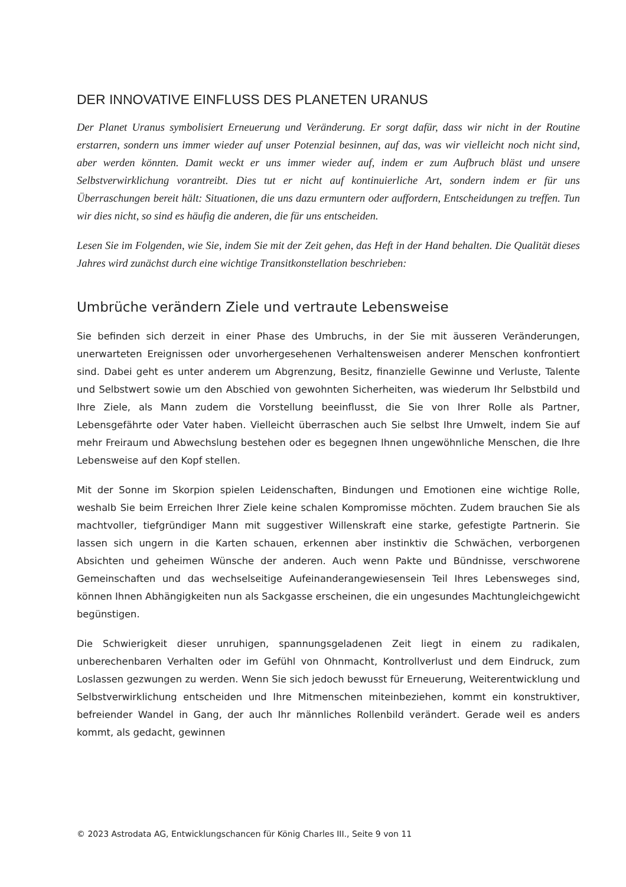DER INNOVATIVE EINFLUSS DES PLANETEN URANUS
Der Planet Uranus symbolisiert Erneuerung und Veränderung. Er sorgt dafür, dass wir nicht in der Routine erstarren, sondern uns immer wieder auf unser Potenzial besinnen, auf das, was wir vielleicht noch nicht sind, aber werden könnten. Damit weckt er uns immer wieder auf, indem er zum Aufbruch bläst und unsere Selbstverwirklichung vorantreibt. Dies tut er nicht auf kontinuierliche Art, sondern indem er für uns Überraschungen bereit hält: Situationen, die uns dazu ermuntern oder auffordern, Entscheidungen zu treffen. Tun wir dies nicht, so sind es häufig die anderen, die für uns entscheiden.
Lesen Sie im Folgenden, wie Sie, indem Sie mit der Zeit gehen, das Heft in der Hand behalten. Die Qualität dieses Jahres wird zunächst durch eine wichtige Transitkonstellation beschrieben:
Umbrüche verändern Ziele und vertraute Lebensweise
Sie befinden sich derzeit in einer Phase des Umbruchs, in der Sie mit äusseren Veränderungen, unerwarteten Ereignissen oder unvorhergesehenen Verhaltensweisen anderer Menschen konfrontiert sind. Dabei geht es unter anderem um Abgrenzung, Besitz, finanzielle Gewinne und Verluste, Talente und Selbstwert sowie um den Abschied von gewohnten Sicherheiten, was wiederum Ihr Selbstbild und Ihre Ziele, als Mann zudem die Vorstellung beeinflusst, die Sie von Ihrer Rolle als Partner, Lebensgefährte oder Vater haben. Vielleicht überraschen auch Sie selbst Ihre Umwelt, indem Sie auf mehr Freiraum und Abwechslung bestehen oder es begegnen Ihnen ungewöhnliche Menschen, die Ihre Lebensweise auf den Kopf stellen.
Mit der Sonne im Skorpion spielen Leidenschaften, Bindungen und Emotionen eine wichtige Rolle, weshalb Sie beim Erreichen Ihrer Ziele keine schalen Kompromisse möchten. Zudem brauchen Sie als machtvoller, tiefgründiger Mann mit suggestiver Willenskraft eine starke, gefestigte Partnerin. Sie lassen sich ungern in die Karten schauen, erkennen aber instinktiv die Schwächen, verborgenen Absichten und geheimen Wünsche der anderen. Auch wenn Pakte und Bündnisse, verschworene Gemeinschaften und das wechselseitige Aufeinanderangewiesensein Teil Ihres Lebensweges sind, können Ihnen Abhängigkeiten nun als Sackgasse erscheinen, die ein ungesundes Machtungleichgewicht begünstigen.
Die Schwierigkeit dieser unruhigen, spannungsgeladenen Zeit liegt in einem zu radikalen, unberechenbaren Verhalten oder im Gefühl von Ohnmacht, Kontrollverlust und dem Eindruck, zum Loslassen gezwungen zu werden. Wenn Sie sich jedoch bewusst für Erneuerung, Weiterentwicklung und Selbstverwirklichung entscheiden und Ihre Mitmenschen miteinbeziehen, kommt ein konstruktiver, befreiender Wandel in Gang, der auch Ihr männliches Rollenbild verändert. Gerade weil es anders kommt, als gedacht, gewinnen
© 2023 Astrodata AG, Entwicklungschancen für König Charles III., Seite 9 von 11